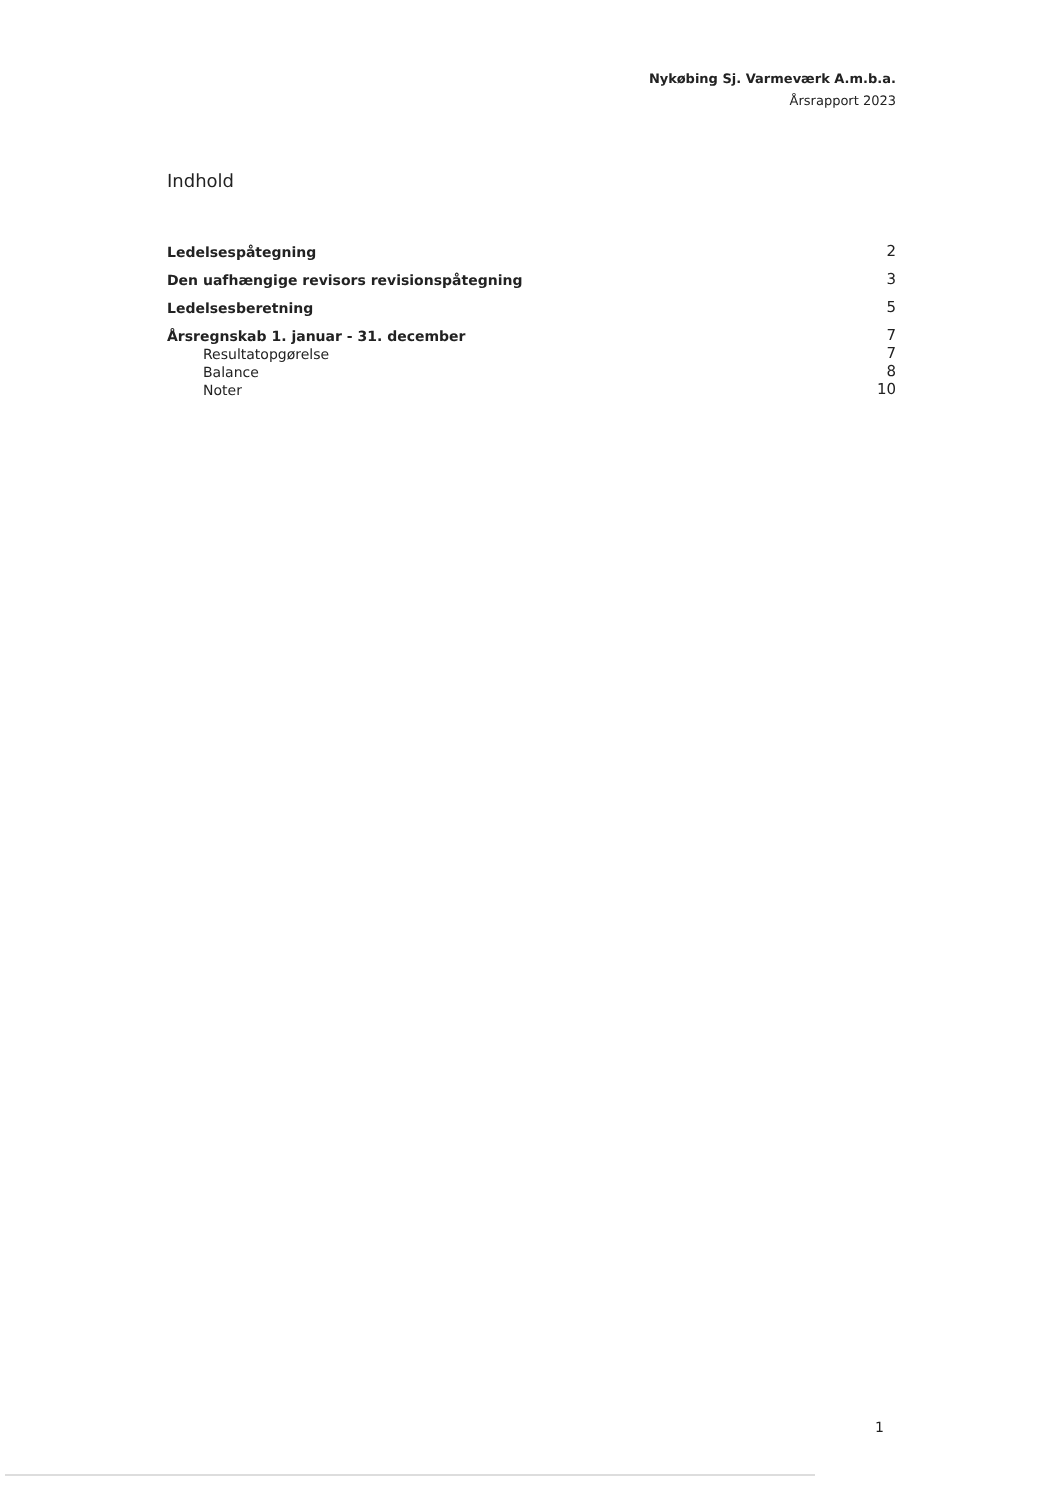Nykøbing Sj. Varmeværk A.m.b.a.
Årsrapport 2023
Indhold
Ledelsespåtegning 2
Den uafhængige revisors revisionspåtegning 3
Ledelsesberetning 5
Årsregnskab 1. januar - 31. december 7
Resultatopgørelse 7
Balance 8
Noter 10
1